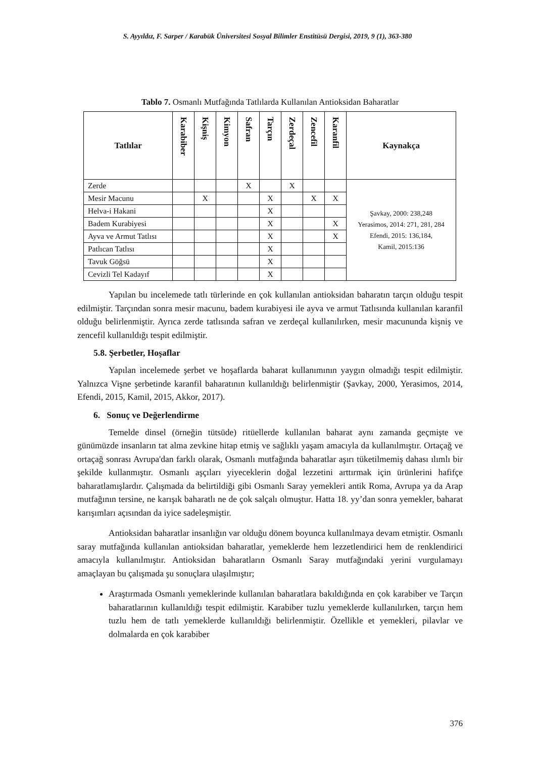S. Ayyıldız, F. Sarper / Karabük Üniversitesi Sosyal Bilimler Enstitüsü Dergisi, 2019, 9 (1), 363-380
Tablo 7. Osmanlı Mutfağında Tatlılarda Kullanılan Antioksidan Baharatlar
| Tatlılar | Karabiber | Kişniş | Kimyon | Safran | Tarçın | Zerdeçal | Zencefil | Karanfil | Kaynakça |
| --- | --- | --- | --- | --- | --- | --- | --- | --- | --- |
| Zerde | | | | X | | X | | | Şavkay, 2000: 238,248 Yerasimos, 2014: 271, 281, 284 Efendi, 2015: 136,184, Kamil, 2015:136 |
| Mesir Macunu | | X | | | X | | X | X | |
| Helva-i Hakani | | | | | X | | | | |
| Badem Kurabiyesi | | | | | X | | | X | |
| Ayva ve Armut Tatlısı | | | | | X | | | X | |
| Patlıcan Tatlısı | | | | | X | | | | |
| Tavuk Göğsü | | | | | X | | | | |
| Cevizli Tel Kadayıf | | | | | X | | | | |
Yapılan bu incelemede tatlı türlerinde en çok kullanılan antioksidan baharatın tarçın olduğu tespit edilmiştir. Tarçından sonra mesir macunu, badem kurabiyesi ile ayva ve armut Tatlısında kullanılan karanfil olduğu belirlenmiştir. Ayrıca zerde tatlısında safran ve zerdeçal kullanılırken, mesir macununda kişniş ve zencefil kullanıldığı tespit edilmiştir.
5.8. Şerbetler, Hoşaflar
Yapılan incelemede şerbet ve hoşaflarda baharat kullanımının yaygın olmadığı tespit edilmiştir. Yalnızca Vişne şerbetinde karanfil baharatının kullanıldığı belirlenmiştir (Şavkay, 2000, Yerasimos, 2014, Efendi, 2015, Kamil, 2015, Akkor, 2017).
6. Sonuç ve Değerlendirme
Temelde dinsel (örneğin tütsüde) ritüellerde kullanılan baharat aynı zamanda geçmişte ve günümüzde insanların tat alma zevkine hitap etmiş ve sağlıklı yaşam amacıyla da kullanılmıştır. Ortaçağ ve ortaçağ sonrası Avrupa'dan farklı olarak, Osmanlı mutfağında baharatlar aşırı tüketilmemiş dahası ılımlı bir şekilde kullanmıştır. Osmanlı aşçıları yiyeceklerin doğal lezzetini arttırmak için ürünlerini hafifçe baharatlamışlardır. Çalışmada da belirtildiği gibi Osmanlı Saray yemekleri antik Roma, Avrupa ya da Arap mutfağının tersine, ne karışık baharatlı ne de çok salçalı olmuştur. Hatta 18. yy’dan sonra yemekler, baharat karışımları açısından da iyice sadeleşmiştir.
Antioksidan baharatlar insanlığın var olduğu dönem boyunca kullanılmaya devam etmiştir. Osmanlı saray mutfağında kullanılan antioksidan baharatlar, yemeklerde hem lezzetlendirici hem de renklendirici amacıyla kullanılmıştır. Antioksidan baharatların Osmanlı Saray mutfağındaki yerini vurgulamayı amaçlayan bu çalışmada şu sonuçlara ulaşılmıştır;
Araştırmada Osmanlı yemeklerinde kullanılan baharatlara bakıldığında en çok karabiber ve Tarçın baharatlarının kullanıldığı tespit edilmiştir. Karabiber tuzlu yemeklerde kullanılırken, tarçın hem tuzlu hem de tatlı yemeklerde kullanıldığı belirlenmiştir. Özellikle et yemekleri, pilavlar ve dolmalarda en çok karabiber
376